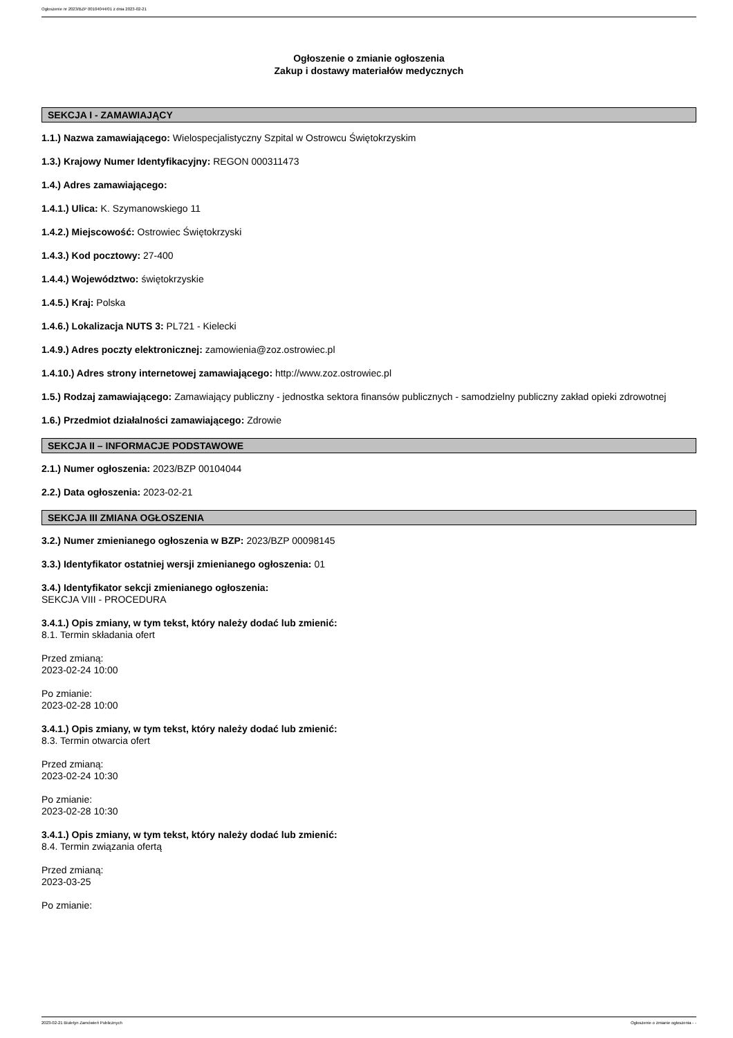Ogłoszenie nr 2023/BZP 00104044/01 z dnia 2023-02-21
Ogłoszenie o zmianie ogłoszenia
Zakup i dostawy materiałów medycznych
SEKCJA I - ZAMAWIAJĄCY
1.1.) Nazwa zamawiającego: Wielospecjalistyczny Szpital w Ostrowcu Świętokrzyskim
1.3.) Krajowy Numer Identyfikacyjny: REGON 000311473
1.4.) Adres zamawiającego:
1.4.1.) Ulica: K. Szymanowskiego 11
1.4.2.) Miejscowość: Ostrowiec Świętokrzyski
1.4.3.) Kod pocztowy: 27-400
1.4.4.) Województwo: świętokrzyskie
1.4.5.) Kraj: Polska
1.4.6.) Lokalizacja NUTS 3: PL721 - Kielecki
1.4.9.) Adres poczty elektronicznej: zamowienia@zoz.ostrowiec.pl
1.4.10.) Adres strony internetowej zamawiającego: http://www.zoz.ostrowiec.pl
1.5.) Rodzaj zamawiającego: Zamawiający publiczny - jednostka sektora finansów publicznych - samodzielny publiczny zakład opieki zdrowotnej
1.6.) Przedmiot działalności zamawiającego: Zdrowie
SEKCJA II – INFORMACJE PODSTAWOWE
2.1.) Numer ogłoszenia: 2023/BZP 00104044
2.2.) Data ogłoszenia: 2023-02-21
SEKCJA III ZMIANA OGŁOSZENIA
3.2.) Numer zmienianego ogłoszenia w BZP: 2023/BZP 00098145
3.3.) Identyfikator ostatniej wersji zmienianego ogłoszenia: 01
3.4.) Identyfikator sekcji zmienianego ogłoszenia:
SEKCJA VIII - PROCEDURA
3.4.1.) Opis zmiany, w tym tekst, który należy dodać lub zmienić:
8.1. Termin składania ofert
Przed zmianą:
2023-02-24 10:00
Po zmianie:
2023-02-28 10:00
3.4.1.) Opis zmiany, w tym tekst, który należy dodać lub zmienić:
8.3. Termin otwarcia ofert
Przed zmianą:
2023-02-24 10:30
Po zmianie:
2023-02-28 10:30
3.4.1.) Opis zmiany, w tym tekst, który należy dodać lub zmienić:
8.4. Termin związania ofertą
Przed zmianą:
2023-03-25
Po zmianie:
2023-02-21 Biuletyn Zamówień Publicznych Ogłoszenie o zmianie ogłoszenia - -